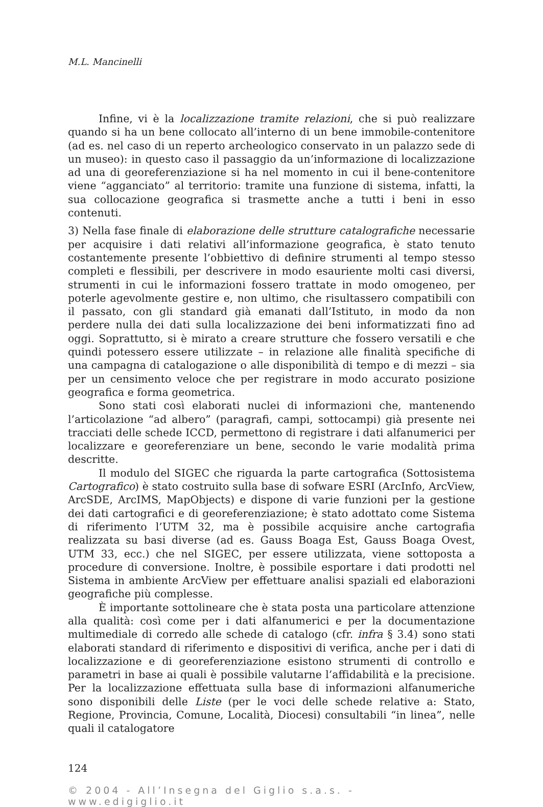M.L. Mancinelli
Infine, vi è la localizzazione tramite relazioni, che si può realizzare quando si ha un bene collocato all’interno di un bene immobile-contenitore (ad es. nel caso di un reperto archeologico conservato in un palazzo sede di un museo): in questo caso il passaggio da un’informazione di localizzazione ad una di georeferenziazione si ha nel momento in cui il bene-contenitore viene “agganciato” al territorio: tramite una funzione di sistema, infatti, la sua collocazione geografica si trasmette anche a tutti i beni in esso contenuti.
3) Nella fase finale di elaborazione delle strutture catalografiche necessarie per acquisire i dati relativi all’informazione geografica, è stato tenuto costantemente presente l’obbiettivo di definire strumenti al tempo stesso completi e flessibili, per descrivere in modo esauriente molti casi diversi, strumenti in cui le informazioni fossero trattate in modo omogeneo, per poterle agevolmente gestire e, non ultimo, che risultassero compatibili con il passato, con gli standard già emanati dall’Istituto, in modo da non perdere nulla dei dati sulla localizzazione dei beni informatizzati fino ad oggi. Soprattutto, si è mirato a creare strutture che fossero versatili e che quindi potessero essere utilizzate – in relazione alle finalità specifiche di una campagna di catalogazione o alle disponibilità di tempo e di mezzi – sia per un censimento veloce che per registrare in modo accurato posizione geografica e forma geometrica.
Sono stati così elaborati nuclei di informazioni che, mantenendo l’articolazione “ad albero” (paragrafi, campi, sottocampi) già presente nei tracciati delle schede ICCD, permettono di registrare i dati alfanumerici per localizzare e georeferenziare un bene, secondo le varie modalità prima descritte.
Il modulo del SIGEC che riguarda la parte cartografica (Sottosistema Cartografico) è stato costruito sulla base di sofware ESRI (ArcInfo, ArcView, ArcSDE, ArcIMS, MapObjects) e dispone di varie funzioni per la gestione dei dati cartografici e di georeferenziazione; è stato adottato come Sistema di riferimento l’UTM 32, ma è possibile acquisire anche cartografia realizzata su basi diverse (ad es. Gauss Boaga Est, Gauss Boaga Ovest, UTM 33, ecc.) che nel SIGEC, per essere utilizzata, viene sottoposta a procedure di conversione. Inoltre, è possibile esportare i dati prodotti nel Sistema in ambiente ArcView per effettuare analisi spaziali ed elaborazioni geografiche più complesse.
È importante sottolineare che è stata posta una particolare attenzione alla qualità: così come per i dati alfanumerici e per la documentazione multimediale di corredo alle schede di catalogo (cfr. infra § 3.4) sono stati elaborati standard di riferimento e dispositivi di verifica, anche per i dati di localizzazione e di georeferenziazione esistono strumenti di controllo e parametri in base ai quali è possibile valutarne l’affidabilità e la precisione. Per la localizzazione effettuata sulla base di informazioni alfanumeriche sono disponibili delle Liste (per le voci delle schede relative a: Stato, Regione, Provincia, Comune, Località, Diocesi) consultabili “in linea”, nelle quali il catalogatore
124
© 2004 - All’Insegna del Giglio s.a.s. - www.edigiglio.it